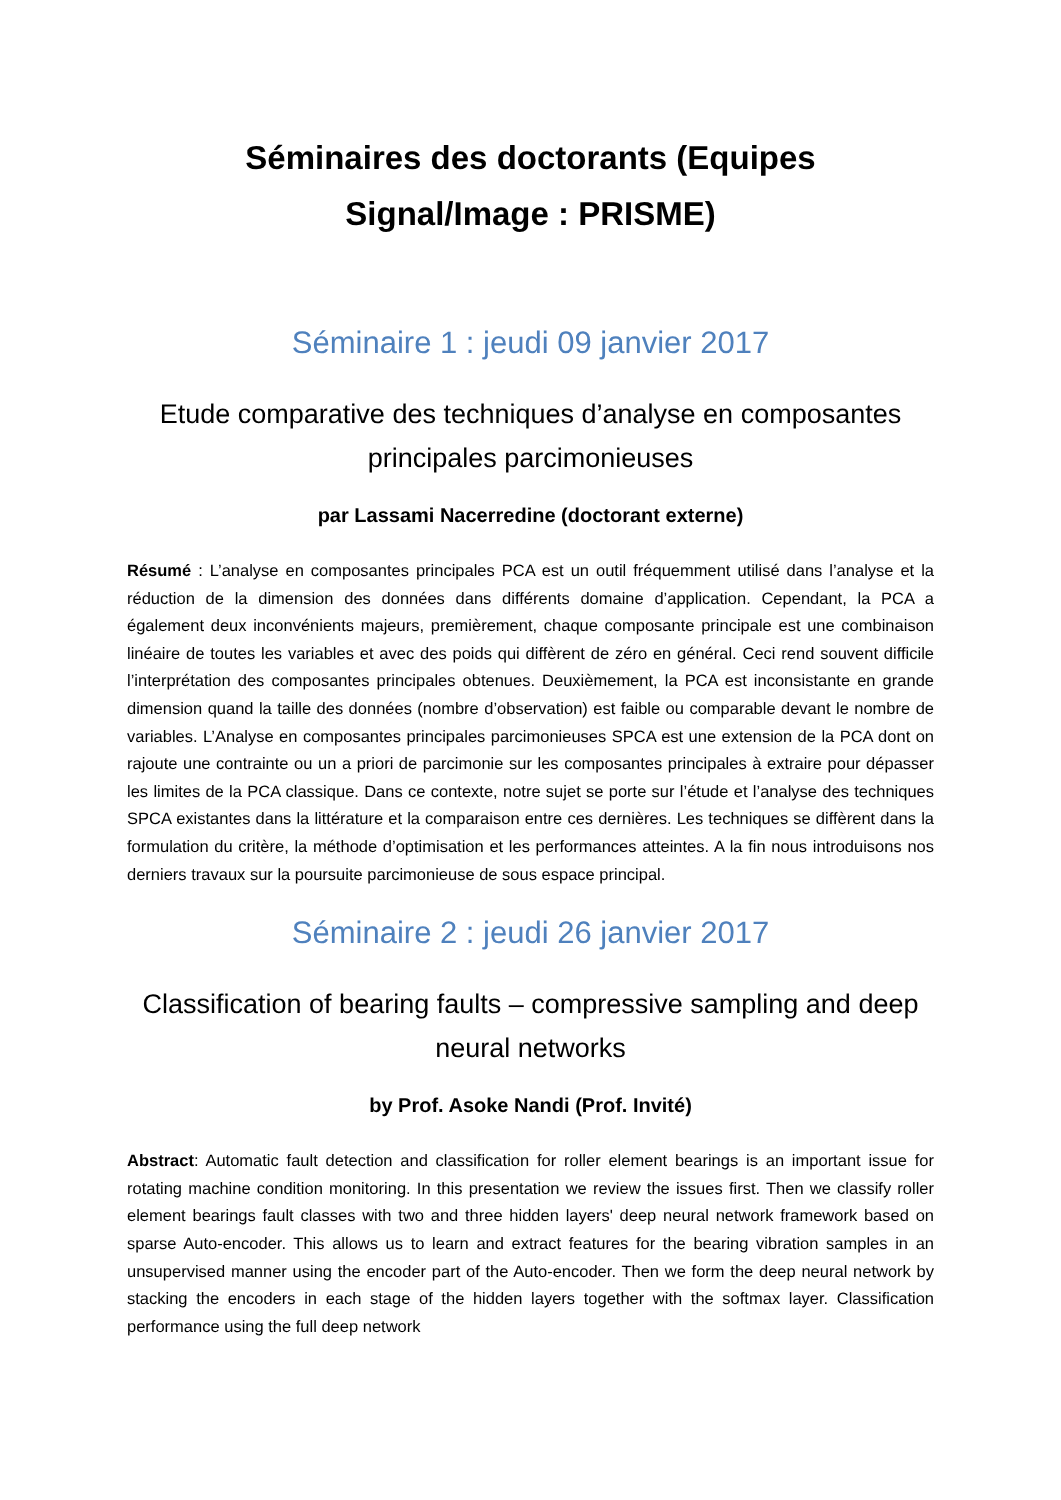Séminaires des doctorants (Equipes
Signal/Image : PRISME)
Séminaire 1 : jeudi 09 janvier 2017
Etude comparative des techniques d’analyse en composantes principales parcimonieuses
par Lassami Nacerredine (doctorant externe)
Résumé : L’analyse en composantes principales PCA est un outil fréquemment utilisé dans l’analyse et la réduction de la dimension des données dans différents domaine d’application. Cependant, la PCA a également deux inconvénients majeurs, premièrement, chaque composante principale est une combinaison linéaire de toutes les variables et avec des poids qui diffèrent de zéro en général. Ceci rend souvent difficile l’interprétation des composantes principales obtenues. Deuxièmement, la PCA est inconsistante en grande dimension quand la taille des données (nombre d’observation) est faible ou comparable devant le nombre de variables. L’Analyse en composantes principales parcimonieuses SPCA est une extension de la PCA dont on rajoute une contrainte ou un a priori de parcimonie sur les composantes principales à extraire pour dépasser les limites de la PCA classique. Dans ce contexte, notre sujet se porte sur l’étude et l’analyse des techniques SPCA existantes dans la littérature et la comparaison entre ces dernières. Les techniques se diffèrent dans la formulation du critère, la méthode d’optimisation et les performances atteintes. A la fin nous introduisons nos derniers travaux sur la poursuite parcimonieuse de sous espace principal.
Séminaire 2 : jeudi 26 janvier 2017
Classification of bearing faults – compressive sampling and deep neural networks
by Prof. Asoke Nandi (Prof. Invité)
Abstract: Automatic fault detection and classification for roller element bearings is an important issue for rotating machine condition monitoring. In this presentation we review the issues first. Then we classify roller element bearings fault classes with two and three hidden layers' deep neural network framework based on sparse Auto-encoder. This allows us to learn and extract features for the bearing vibration samples in an unsupervised manner using the encoder part of the Auto-encoder. Then we form the deep neural network by stacking the encoders in each stage of the hidden layers together with the softmax layer. Classification performance using the full deep network